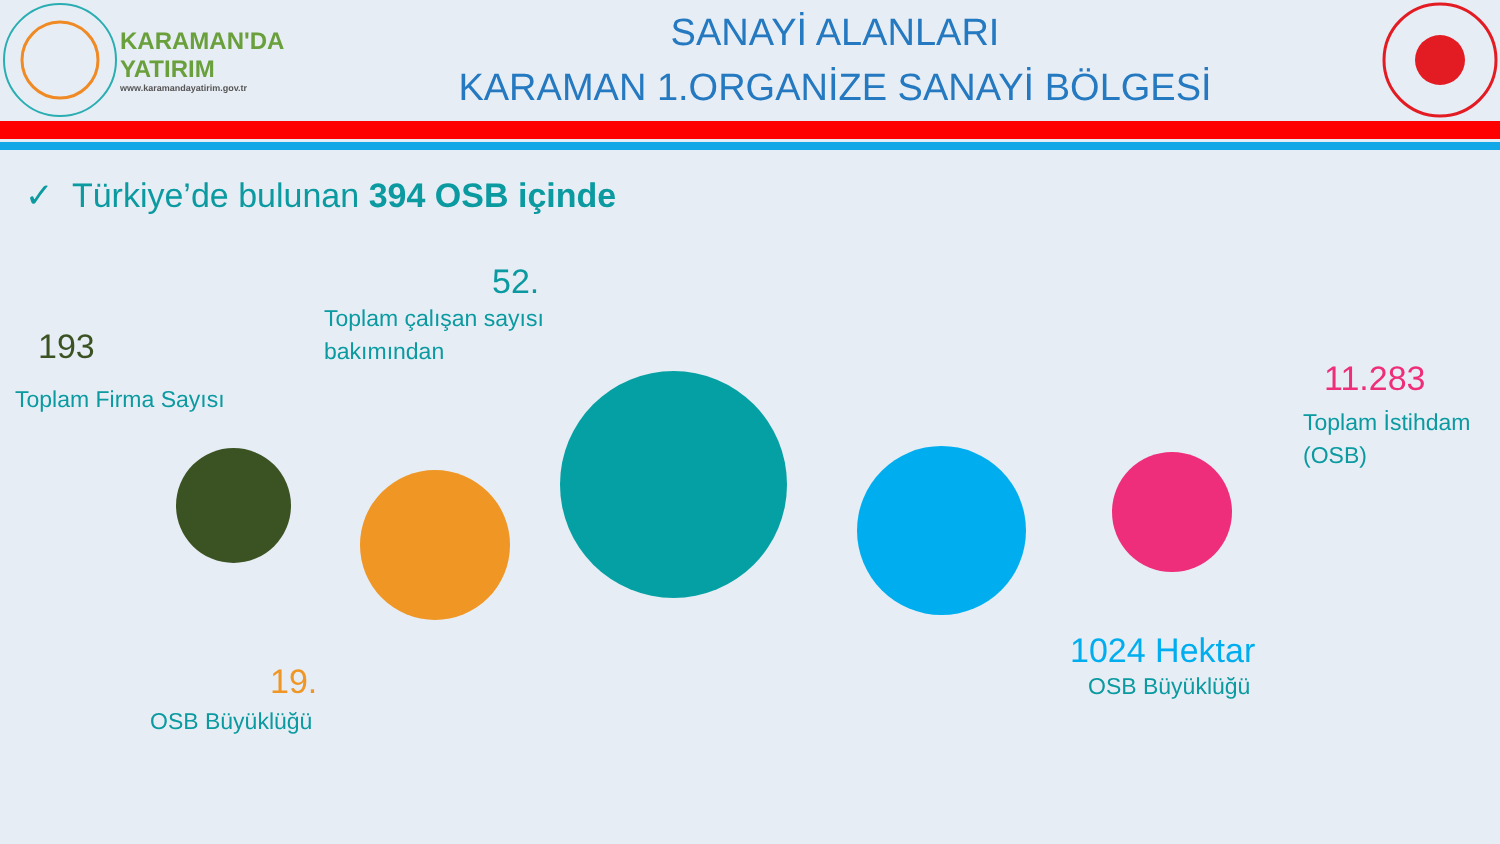KARAMAN'DA
YATIRIM
www.karamandayatirim.gov.tr
SANAYİ ALANLARI
KARAMAN 1.ORGANİZE SANAYİ BÖLGESİ
✓ Türkiye’de bulunan 394 OSB içinde
193
Toplam Firma Sayısı
52.
Toplam çalışan sayısı
bakımından
11.283
Toplam İstihdam
(OSB)
19.
OSB Büyüklüğü
1024 Hektar
OSB Büyüklüğü